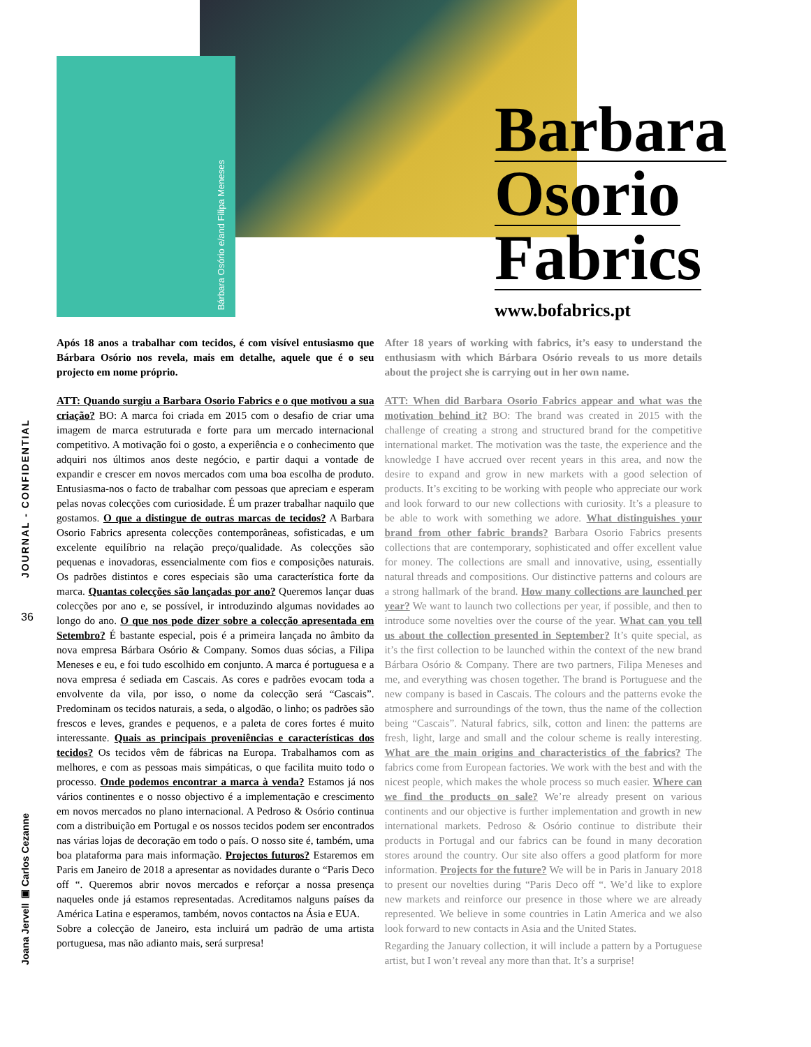Bárbara Osório e/and Filipa Meneses
Barbara
Osorio
Fabrics
www.bofabrics.pt
JOURNAL - CONFIDENTIAL
36
Joana Jervell ▣ Carlos Cezanne
Após 18 anos a trabalhar com tecidos, é com visível entusiasmo que Bárbara Osório nos revela, mais em detalhe, aquele que é o seu projecto em nome próprio.
ATT: Quando surgiu a Barbara Osorio Fabrics e o que motivou a sua criação? BO: A marca foi criada em 2015 com o desafio de criar uma imagem de marca estruturada e forte para um mercado internacional competitivo. A motivação foi o gosto, a experiência e o conhecimento que adquiri nos últimos anos deste negócio, e partir daqui a vontade de expandir e crescer em novos mercados com uma boa escolha de produto. Entusiasma-nos o facto de trabalhar com pessoas que apreciam e esperam pelas novas colecções com curiosidade. É um prazer trabalhar naquilo que gostamos. O que a distingue de outras marcas de tecidos? A Barbara Osorio Fabrics apresenta colecções contemporâneas, sofisticadas, e um excelente equilíbrio na relação preço/qualidade. As colecções são pequenas e inovadoras, essencialmente com fios e composições naturais. Os padrões distintos e cores especiais são uma característica forte da marca. Quantas colecções são lançadas por ano? Queremos lançar duas colecções por ano e, se possível, ir introduzindo algumas novidades ao longo do ano. O que nos pode dizer sobre a colecção apresentada em Setembro? É bastante especial, pois é a primeira lançada no âmbito da nova empresa Bárbara Osório & Company. Somos duas sócias, a Filipa Meneses e eu, e foi tudo escolhido em conjunto. A marca é portuguesa e a nova empresa é sediada em Cascais. As cores e padrões evocam toda a envolvente da vila, por isso, o nome da colecção será “Cascais”. Predominam os tecidos naturais, a seda, o algodão, o linho; os padrões são frescos e leves, grandes e pequenos, e a paleta de cores fortes é muito interessante. Quais as principais proveniências e características dos tecidos? Os tecidos vêm de fábricas na Europa. Trabalhamos com as melhores, e com as pessoas mais simpáticas, o que facilita muito todo o processo. Onde podemos encontrar a marca à venda? Estamos já nos vários continentes e o nosso objectivo é a implementação e crescimento em novos mercados no plano internacional. A Pedroso & Osório continua com a distribuição em Portugal e os nossos tecidos podem ser encontrados nas várias lojas de decoração em todo o país. O nosso site é, também, uma boa plataforma para mais informação. Projectos futuros? Estaremos em Paris em Janeiro de 2018 a apresentar as novidades durante o “Paris Deco off “. Queremos abrir novos mercados e reforçar a nossa presença naqueles onde já estamos representadas. Acreditamos nalguns países da América Latina e esperamos, também, novos contactos na Ásia e EUA.
Sobre a colecção de Janeiro, esta incluirá um padrão de uma artista portuguesa, mas não adianto mais, será surpresa!
After 18 years of working with fabrics, it’s easy to understand the enthusiasm with which Bárbara Osório reveals to us more details about the project she is carrying out in her own name.
ATT: When did Barbara Osorio Fabrics appear and what was the motivation behind it? BO: The brand was created in 2015 with the challenge of creating a strong and structured brand for the competitive international market. The motivation was the taste, the experience and the knowledge I have accrued over recent years in this area, and now the desire to expand and grow in new markets with a good selection of products. It’s exciting to be working with people who appreciate our work and look forward to our new collections with curiosity. It’s a pleasure to be able to work with something we adore. What distinguishes your brand from other fabric brands? Barbara Osorio Fabrics presents collections that are contemporary, sophisticated and offer excellent value for money. The collections are small and innovative, using, essentially natural threads and compositions. Our distinctive patterns and colours are a strong hallmark of the brand. How many collections are launched per year? We want to launch two collections per year, if possible, and then to introduce some novelties over the course of the year. What can you tell us about the collection presented in September? It’s quite special, as it’s the first collection to be launched within the context of the new brand Bárbara Osório & Company. There are two partners, Filipa Meneses and me, and everything was chosen together. The brand is Portuguese and the new company is based in Cascais. The colours and the patterns evoke the atmosphere and surroundings of the town, thus the name of the collection being “Cascais”. Natural fabrics, silk, cotton and linen: the patterns are fresh, light, large and small and the colour scheme is really interesting. What are the main origins and characteristics of the fabrics? The fabrics come from European factories. We work with the best and with the nicest people, which makes the whole process so much easier. Where can we find the products on sale? We’re already present on various continents and our objective is further implementation and growth in new international markets. Pedroso & Osório continue to distribute their products in Portugal and our fabrics can be found in many decoration stores around the country. Our site also offers a good platform for more information. Projects for the future? We will be in Paris in January 2018 to present our novelties during “Paris Deco off “. We’d like to explore new markets and reinforce our presence in those where we are already represented. We believe in some countries in Latin America and we also look forward to new contacts in Asia and the United States.
Regarding the January collection, it will include a pattern by a Portuguese artist, but I won’t reveal any more than that. It’s a surprise!